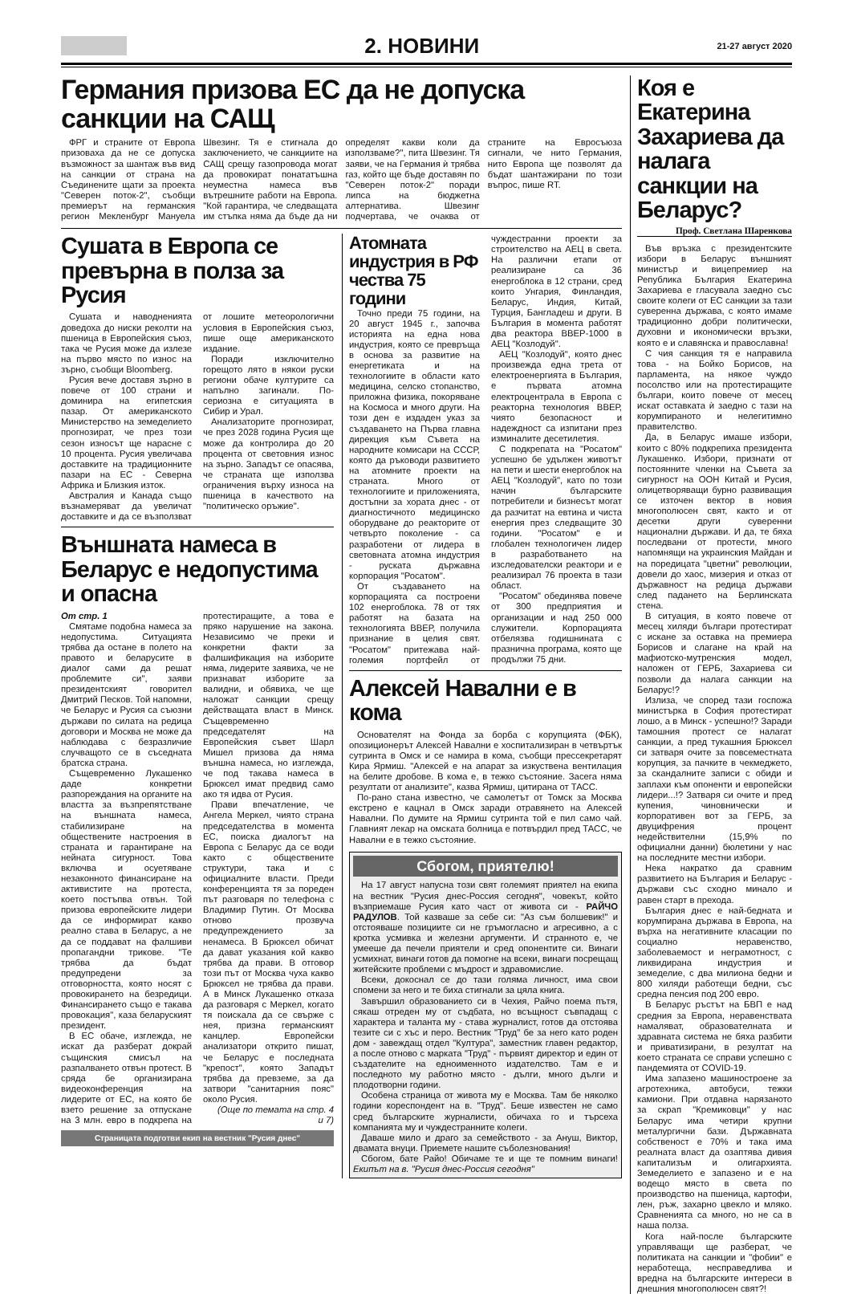2. НОВИНИ
21-27 август 2020
Германия призова ЕС да не допуска санкции на САЩ
ФРГ и страните от Европа призоваха да не се допуска възможност за шантаж във вид на санкции от страна на Съединените щати за проекта "Северен поток-2", съобщи премиерът на германския регион Мекленбург Мануела Швезинг. Тя е стигнала до заключението, че санкциите на САЩ срещу газопровода могат да провокират понататъшна неуместна намеса във вътрешните работи на Европа. "Кой гарантира, че следващата им стъпка няма да бъде да ни определят какви коли да използваме?", пита Швезинг. Тя заяви, че на Германия ѝ трябва газ, който ще бъде доставян по "Северен поток-2" поради липса на бюджетна алтернатива. Швезинг подчертава, че очаква от страните на Евросъюза сигнали, че нито Германия, нито Европа ще позволят да бъдат шантажирани по този въпрос, пише RT.
Сушата в Европа се превърна в полза за Русия
Сушата и наводненията доведоха до ниски реколти на пшеница в Европейския съюз, така че Русия може да излезе на първо място по износ на зърно, съобщи Bloomberg.
Русия вече доставя зърно в повече от 100 страни и доминира на египетския пазар. От американското Министерство на земеделието прогнозират, че през този сезон износът ще нарасне с 10 процента. Русия увеличава доставките на традиционните пазари на ЕС - Северна Африка и Близкия изток.
Австралия и Канада също възнамеряват да увеличат доставките и да се възползват от лошите метеорологични условия в Европейския съюз, пише още американското издание.
Поради изключително горещото лято в някои руски региони обаче културите са напълно загинали. По-сериозна е ситуацията в Сибир и Урал.
Анализаторите прогнозират, че през 2028 година Русия ще може да контролира до 20 процента от световния износ на зърно. Западът се опасява, че страната ще използва ограничения върху износа на пшеница в качеството на "политическо оръжие".
Външната намеса в Беларус е недопустима и опасна
От стр. 1
Смятаме подобна намеса за недопустима. Ситуацията трябва да остане в полето на правото и беларусите в диалог сами да решат проблемите си", заяви президентският говорител Дмитрий Песков. Той напомни, че Беларус и Русия са съюзни държави по силата на редица договори и Москва не може да наблюдава с безразличие случващото се в съседната братска страна.
Същевременно Лукашенко даде конкретни разпореждания на органите на властта за възпрепятстване на външната намеса, стабилизиране на обществените настроения в страната и гарантиране на нейната сигурност. Това включва и осуетяване незаконното финансиране на активистите на протеста, което постъпва отвън. Той призова европейските лидери да се информират какво реално става в Беларус, а не да се поддават на фалшиви пропагандни трикове. "Те трябва да бъдат предупредени за отговорността, която носят с провокирането на безредици. Финансирането също е такава провокация", каза беларуският президент.
В ЕС обаче, изглежда, не искат да разберат докрай същинския смисъл на разпалването отвън протест. В сряда бе организирана видеоконференция на лидерите от ЕС, на която бе взето решение за отпускане на 3 млн. евро в подкрепа на протестиращите, а това е пряко нарушение на закона. Независимо че преки и конкретни факти за фалшификация на изборите няма, лидерите заявиха, че не признават изборите за валидни, и обявиха, че ще наложат санкции срещу действащата власт в Минск. Същевременно председателят на Европейския съвет Шарл Мишел призова да няма външна намеса, но изглежда, че под такава намеса в Брюксел имат предвид само ако тя идва от Русия.
Прави впечатление, че Ангела Меркел, чиято страна председателства в момента ЕС, поиска диалогът на Европа с Беларус да се води както с обществените структури, така и с официалните власти. Преди конференцията тя за пореден път разговаря по телефона с Владимир Путин. От Москва отново прозвуча предупреждението за ненамеса. В Брюксел обичат да дават указания кой какво трябва да прави. В отговор този път от Москва чуха какво Брюксел не трябва да прави. А в Минск Лукашенко отказа да разговаря с Меркел, когато тя поискала да се свърже с нея, призна германският канцлер. Европейски анализатори открито пишат, че Беларус е последната "крепост", която Западът трябва да превземе, за да затвори "санитарния пояс" около Русия.
(Още по темата на стр. 4 и 7)
Страницата подготви екип на вестник "Русия днес"
Атомната индустрия в РФ чества 75 години
Точно преди 75 години, на 20 август 1945 г., започва историята на една нова индустрия, която се превръща в основа за развитие на енергетиката и на технологиите в области като медицина, селско стопанство, приложна физика, покоряване на Космоса и много други. На този ден е издаден указ за създаването на Първа главна дирекция към Съвета на народните комисари на СССР, която да ръководи развитието на атомните проекти на страната. Много от технологиите и приложенията, достъпни за хората днес - от диагностичното медицинско оборудване до реакторите от четвърто поколение - са разработени от лидера в световната атомна индустрия - руската държавна корпорация "Росатом".
От създаването на корпорацията са построени 102 енергоблока. 78 от тях работят на базата на технологията ВВЕР, получила признание в целия свят. "Росатом" притежава най-големия портфейл от чуждестранни проекти за строителство на АЕЦ в света. На различни етапи от реализиране са 36 енергоблока в 12 страни, сред които Унгария, Финландия, Беларус, Индия, Китай, Турция, Бангладеш и други. В България в момента работят два реактора ВВЕР-1000 в АЕЦ "Козлодуй".
АЕЦ "Козлодуй", която днес произвежда една трета от електроенергията в България, е първата атомна електроцентрала в Европа с реакторна технология ВВЕР, чиято безопасност и надеждност са изпитани през изминалите десетилетия.
С подкрепата на "Росатом" успешно бе удължен животът на пети и шести енергоблок на АЕЦ "Козлодуй", като по този начин българските потребители и бизнесът могат да разчитат на евтина и чиста енергия през следващите 30 години. "Росатом" е и глобален технологичен лидер в разработването на изследователски реактори и е реализирал 76 проекта в тази област.
"Росатом" обединява повече от 300 предприятия и организации и над 250 000 служители. Корпорацията отбелязва годишнината с празнична програма, която ще продължи 75 дни.
Алексей Навални е в кома
Основателят на Фонда за борба с корупцията (ФБК), опозиционерът Алексей Навални е хоспитализиран в четвъртък сутринта в Омск и се намира в кома, съобщи прессекретарят Кира Ярмиш. "Алексей е на апарат за изкуствена вентилация на белите дробове. В кома е, в тежко състояние. Засега няма резултати от анализите", казва Ярмиш, цитирана от ТАСС.
По-рано стана известно, че самолетът от Томск за Москва екстрено е кацнал в Омск заради отравянето на Алексей Навални. По думите на Ярмиш сутринта той е пил само чай. Главният лекар на омската болница е потвърдил пред ТАСС, че Навални е в тежко състояние.
Сбогом, приятелю!
На 17 август напусна този свят големият приятел на екипа на вестник "Русия днес-Россия сегодня", човекът, който възприемаше Русия като част от живота си - РАЙЧО РАДУЛОВ. Той казваше за себе си: "Аз съм болшевик!" и отстояваше позициите си не гръмогласно и агресивно, а с кротка усмивка и железни аргументи. И странното е, че умееше да печели приятели и сред опонентите си. Винаги усмихнат, винаги готов да помогне на всеки, винаги посрещащ житейските проблеми с мъдрост и здравомислие.
Всеки, докоснал се до тази голяма личност, има свои спомени за него и те биха стигнали за цяла книга.
Завършил образованието си в Чехия, Райчо поема пътя, сякаш отреден му от съдбата, но всъщност съвпадащ с характера и таланта му - става журналист, готов да отстоява тезите си с хъс и перо. Вестник "Труд" бе за него като роден дом - завеждащ отдел "Култура", заместник главен редактор, а после отново с марката "Труд" - първият директор и един от създателите на едноименното издателство. Там е и последното му работно място - дълги, много дълги и плодотворни години.
Особена страница от живота му е Москва. Там бе няколко години кореспондент на в. "Труд". Беше известен не само сред българските журналисти, обичаха го и търсеха компанията му и чуждестранните колеги.
Даваше мило и драго за семейството - за Ануш, Виктор, двамата внуци. Приемете нашите съболезнования!
Сбогом, бате Райо! Обичаме те и ще те помним винаги! Екипът на в. "Русия днес-Россия сегодня"
Коя е Екатерина Захариева да налага санкции на Беларус?
Проф. Светлана Шаренкова
Във връзка с президентските избори в Беларус външният министър и вицепремиер на Република България Екатерина Захариева е гласувала заедно със своите колеги от ЕС санкции за тази суверенна държава, с която имаме традиционно добри политически, духовни и икономически връзки, която е и славянска и православна!
С чия санкция тя е направила това - на Бойко Борисов, на парламента, на някое чуждо посолство или на протестиращите българи, които повече от месец искат оставката ѝ заедно с тази на корумпираното и нелегитимно правителство.
Да, в Беларус имаше избори, които с 80% подкрепиха президента Лукашенко. Избори, признати от постоянните членки на Съвета за сигурност на ООН Китай и Русия, олицетворяващи бурно развиващия се източен вектор в новия многополюсен свят, както и от десетки други суверенни национални държави. И да, те бяха последвани от протести, много напомнящи на украинския Майдан и на поредицата "цветни" революции, довели до хаос, мизерия и отказ от държавност на редица държави след падането на Берлинската стена.
В ситуация, в която повече от месец хиляди българи протестират с искане за оставка на премиера Борисов и слагане на край на мафиотско-мутренския модел, наложен от ГЕРБ, Захариева си позволи да налага санкции на Беларус!?
Излиза, че според тази госпожа министърка в София протестират лошо, а в Минск - успешно!? Заради тамошния протест се налагат санкции, а пред тукашния Брюксел си затваря очите за повсеместната корупция, за пачките в чекмеджето, за скандалните записи с обиди и заплахи към опоненти и европейски лидери...!? Затваря си очите и пред купения, чиновнически и корпоративен вот за ГЕРБ, за двуцифрения процент недействителни (15,9% по официални данни) бюлетини у нас на последните местни избори.
Нека накратко да сравним развитието на България и Беларус - държави със сходно минало и равен старт в прехода.
България днес е най-бедната и корумпирана държава в Европа, на върха на негативните класации по социално неравенство, заболеваемост и неграмотност, с ликвидирана индустрия и земеделие, с два милиона бедни и 800 хиляди работещи бедни, със средна пенсия под 200 евро.
В Беларус ръстът на БВП е над средния за Европа, неравенствата намаляват, образователната и здравната система не бяха разбити и приватизирани, в резултат на което страната се справи успешно с пандемията от COVID-19.
Има запазено машиностроене за агротехника, автобуси, тежки камиони. При отдавна нарязаното за скрап "Кремиковци" у нас Беларус има четири крупни металургични бази. Държавната собственост е 70% и така има реалната власт да озаптява дивия капитализъм и олигархията. Земеделието е запазено и е на водещо място в света по производство на пшеница, картофи, лен, ръж, захарно цвекло и мляко. Сравненията са много, но не са в наша полза.
Кога най-после българските управляващи ще разберат, че политиката на санкции и "фобии" е неработеща, несправедлива и вредна на българските интереси в днешния многополюсен свят?!